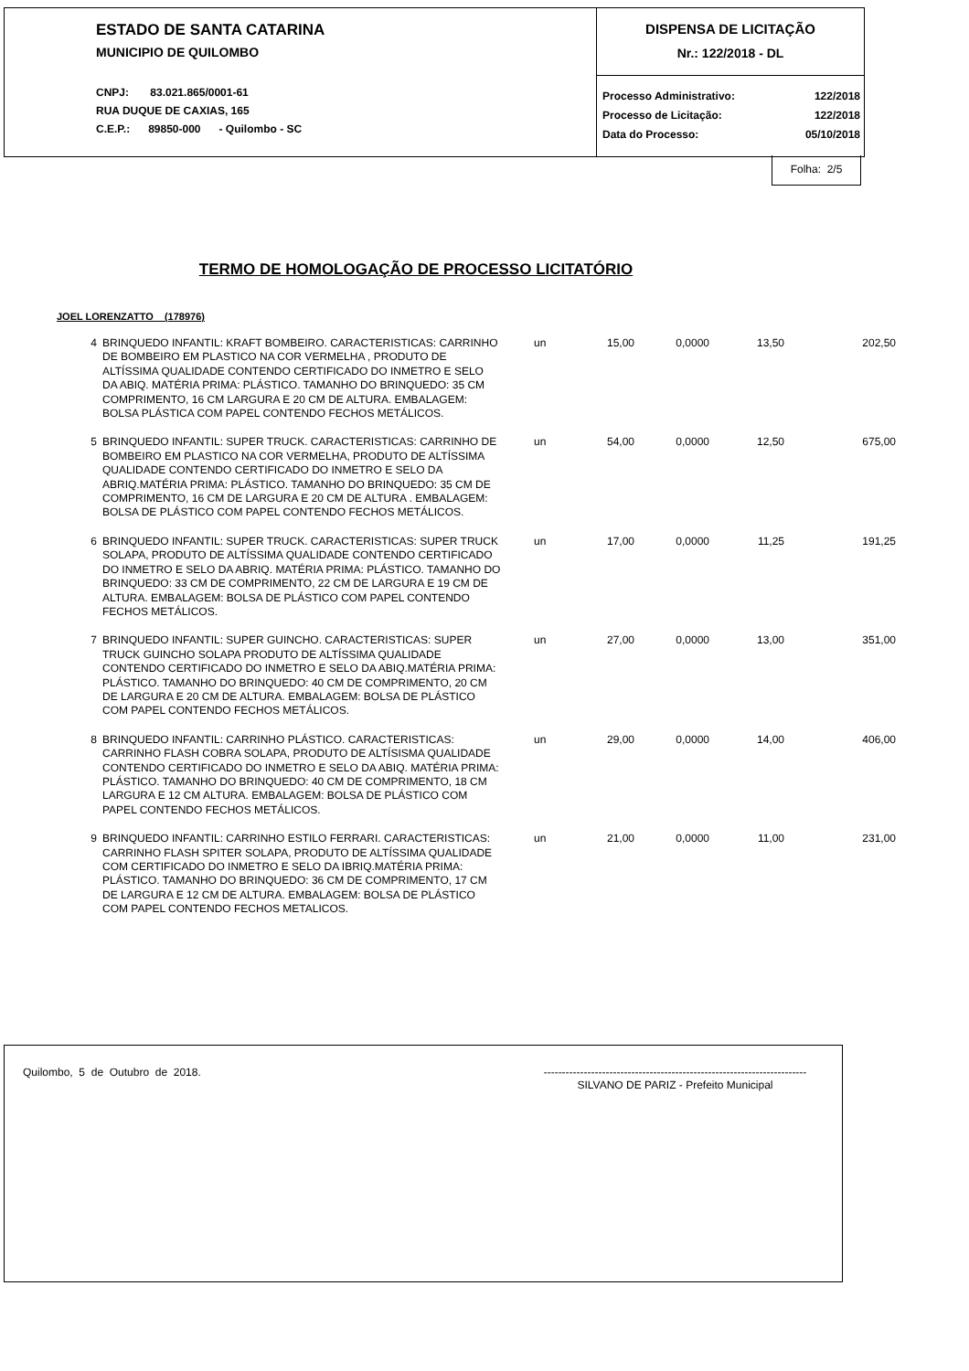ESTADO DE SANTA CATARINA
MUNICIPIO DE QUILOMBO
CNPJ: 83.021.865/0001-61
RUA DUQUE DE CAXIAS, 165
C.E.P.: 89850-000 - Quilombo - SC
DISPENSA DE LICITAÇÃO
Nr.: 122/2018 - DL
Processo Administrativo: 122/2018
Processo de Licitação: 122/2018
Data do Processo: 05/10/2018
Folha: 2/5
TERMO DE HOMOLOGAÇÃO DE PROCESSO LICITATÓRIO
JOEL LORENZATTO (178976)
| 4 | BRINQUEDO INFANTIL: KRAFT BOMBEIRO. CARACTERISTICAS: CARRINHO DE BOMBEIRO EM PLASTICO NA COR VERMELHA , PRODUTO DE ALTÍSSIMA QUALIDADE CONTENDO CERTIFICADO DO INMETRO E SELO DA ABIQ. MATÉRIA PRIMA: PLÁSTICO. TAMANHO DO BRINQUEDO: 35 CM COMPRIMENTO, 16 CM LARGURA E 20 CM DE ALTURA. EMBALAGEM: BOLSA PLÁSTICA COM PAPEL CONTENDO FECHOS METÁLICOS. | un | 15,00 | 0,0000 | 13,50 | 202,50 |
| 5 | BRINQUEDO INFANTIL: SUPER TRUCK. CARACTERISTICAS: CARRINHO DE BOMBEIRO EM PLASTICO NA COR VERMELHA, PRODUTO DE ALTÍSSIMA QUALIDADE CONTENDO CERTIFICADO DO INMETRO E SELO DA ABRIQ.MATÉRIA PRIMA: PLÁSTICO. TAMANHO DO BRINQUEDO: 35 CM DE COMPRIMENTO, 16 CM DE LARGURA E 20 CM DE ALTURA . EMBALAGEM: BOLSA DE PLÁSTICO COM PAPEL CONTENDO FECHOS METÁLICOS. | un | 54,00 | 0,0000 | 12,50 | 675,00 |
| 6 | BRINQUEDO INFANTIL: SUPER TRUCK. CARACTERISTICAS: SUPER TRUCK SOLAPA, PRODUTO DE ALTÍSSIMA QUALIDADE CONTENDO CERTIFICADO DO INMETRO E SELO DA ABRIQ. MATÉRIA PRIMA: PLÁSTICO. TAMANHO DO BRINQUEDO: 33 CM DE COMPRIMENTO, 22 CM DE LARGURA E 19 CM DE ALTURA. EMBALAGEM: BOLSA DE PLÁSTICO COM PAPEL CONTENDO FECHOS METÁLICOS. | un | 17,00 | 0,0000 | 11,25 | 191,25 |
| 7 | BRINQUEDO INFANTIL: SUPER GUINCHO. CARACTERISTICAS: SUPER TRUCK GUINCHO SOLAPA PRODUTO DE ALTÍSSIMA QUALIDADE CONTENDO CERTIFICADO DO INMETRO E SELO DA ABIQ.MATÉRIA PRIMA: PLÁSTICO. TAMANHO DO BRINQUEDO: 40 CM DE COMPRIMENTO, 20 CM DE LARGURA E 20 CM DE ALTURA. EMBALAGEM: BOLSA DE PLÁSTICO COM PAPEL CONTENDO FECHOS METÁLICOS. | un | 27,00 | 0,0000 | 13,00 | 351,00 |
| 8 | BRINQUEDO INFANTIL: CARRINHO PLÁSTICO. CARACTERISTICAS: CARRINHO FLASH COBRA SOLAPA, PRODUTO DE ALTÍSISMA QUALIDADE CONTENDO CERTIFICADO DO INMETRO E SELO DA ABIQ. MATÉRIA PRIMA: PLÁSTICO. TAMANHO DO BRINQUEDO: 40 CM DE COMPRIMENTO, 18 CM LARGURA E 12 CM ALTURA. EMBALAGEM: BOLSA DE PLÁSTICO COM PAPEL CONTENDO FECHOS METÁLICOS. | un | 29,00 | 0,0000 | 14,00 | 406,00 |
| 9 | BRINQUEDO INFANTIL: CARRINHO ESTILO FERRARI. CARACTERISTICAS: CARRINHO FLASH SPITER SOLAPA, PRODUTO DE ALTÍSSIMA QUALIDADE COM CERTIFICADO DO INMETRO E SELO DA IBRIQ.MATÉRIA PRIMA: PLÁSTICO. TAMANHO DO BRINQUEDO: 36 CM DE COMPRIMENTO, 17 CM DE LARGURA E 12 CM DE ALTURA. EMBALAGEM: BOLSA DE PLÁSTICO COM PAPEL CONTENDO FECHOS METALICOS. | un | 21,00 | 0,0000 | 11,00 | 231,00 |
Quilombo, 5 de Outubro de 2018. ------------------------------------------------------------------------
SILVANO DE PARIZ - Prefeito Municipal